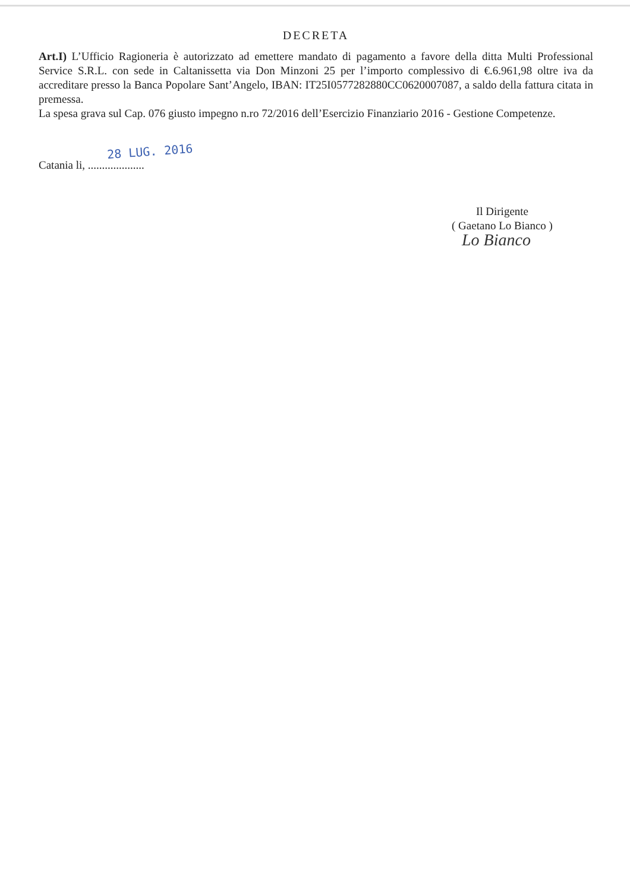DECRETA
Art.I) L’Ufficio Ragioneria è autorizzato ad emettere mandato di pagamento a favore della ditta Multi Professional Service S.R.L. con sede in Caltanissetta via Don Minzoni 25 per l’importo complessivo di €.6.961,98 oltre iva da accreditare presso la Banca Popolare Sant’Angelo, IBAN: IT25I0577282880CC0620007087, a saldo della fattura citata in premessa.
La spesa grava sul Cap. 076 giusto impegno n.ro 72/2016 dell’Esercizio Finanziario 2016 - Gestione Competenze.
28 LUG. 2016
Catania li, ....................
Il Dirigente
( Gaetano Lo Bianco )
Lo Bianco